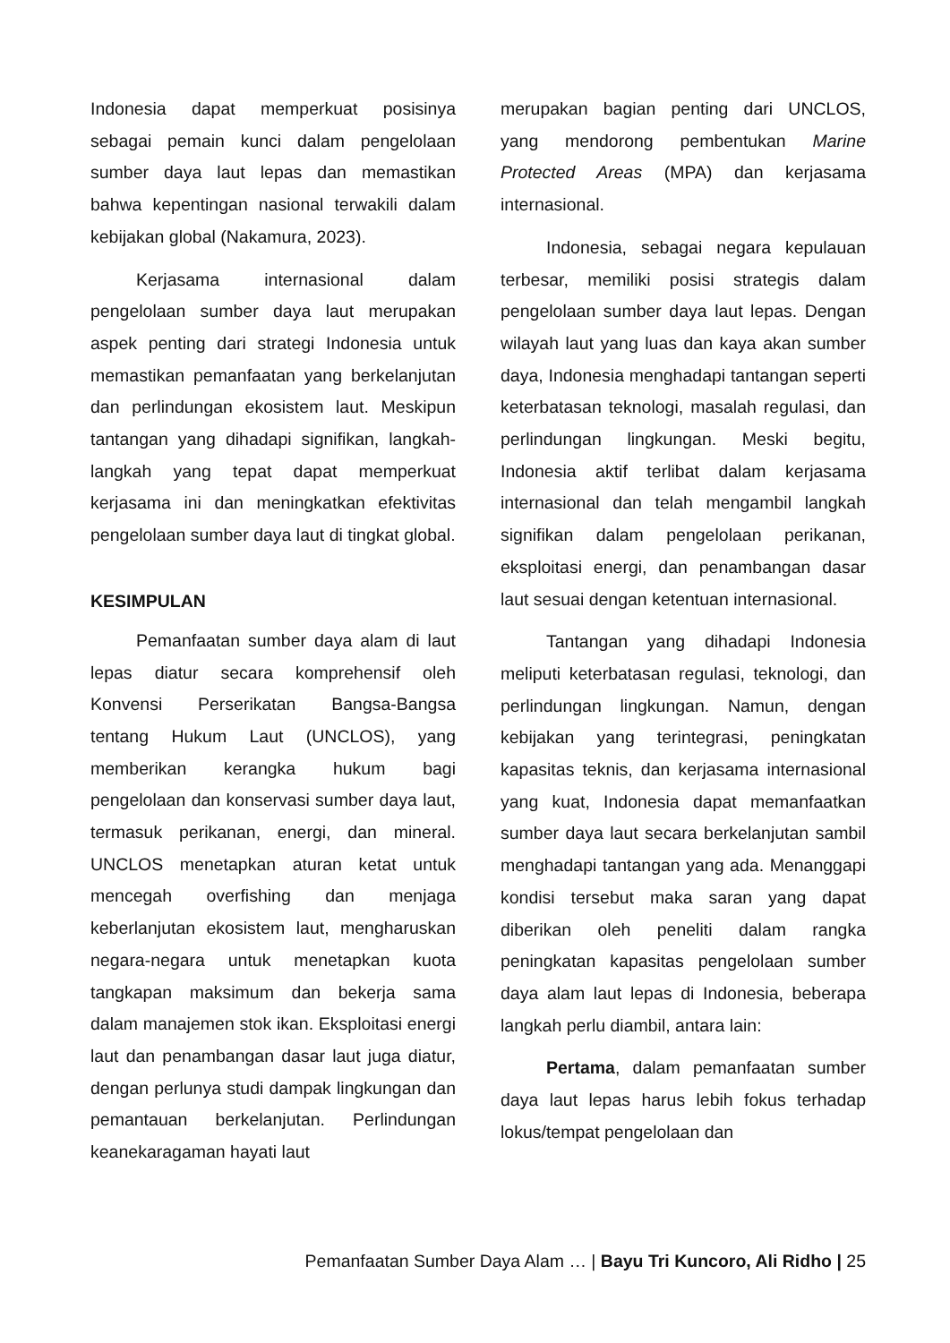Indonesia dapat memperkuat posisinya sebagai pemain kunci dalam pengelolaan sumber daya laut lepas dan memastikan bahwa kepentingan nasional terwakili dalam kebijakan global (Nakamura, 2023).
Kerjasama internasional dalam pengelolaan sumber daya laut merupakan aspek penting dari strategi Indonesia untuk memastikan pemanfaatan yang berkelanjutan dan perlindungan ekosistem laut. Meskipun tantangan yang dihadapi signifikan, langkah-langkah yang tepat dapat memperkuat kerjasama ini dan meningkatkan efektivitas pengelolaan sumber daya laut di tingkat global.
KESIMPULAN
Pemanfaatan sumber daya alam di laut lepas diatur secara komprehensif oleh Konvensi Perserikatan Bangsa-Bangsa tentang Hukum Laut (UNCLOS), yang memberikan kerangka hukum bagi pengelolaan dan konservasi sumber daya laut, termasuk perikanan, energi, dan mineral. UNCLOS menetapkan aturan ketat untuk mencegah overfishing dan menjaga keberlanjutan ekosistem laut, mengharuskan negara-negara untuk menetapkan kuota tangkapan maksimum dan bekerja sama dalam manajemen stok ikan. Eksploitasi energi laut dan penambangan dasar laut juga diatur, dengan perlunya studi dampak lingkungan dan pemantauan berkelanjutan. Perlindungan keanekaragaman hayati laut
merupakan bagian penting dari UNCLOS, yang mendorong pembentukan Marine Protected Areas (MPA) dan kerjasama internasional.
Indonesia, sebagai negara kepulauan terbesar, memiliki posisi strategis dalam pengelolaan sumber daya laut lepas. Dengan wilayah laut yang luas dan kaya akan sumber daya, Indonesia menghadapi tantangan seperti keterbatasan teknologi, masalah regulasi, dan perlindungan lingkungan. Meski begitu, Indonesia aktif terlibat dalam kerjasama internasional dan telah mengambil langkah signifikan dalam pengelolaan perikanan, eksploitasi energi, dan penambangan dasar laut sesuai dengan ketentuan internasional.
Tantangan yang dihadapi Indonesia meliputi keterbatasan regulasi, teknologi, dan perlindungan lingkungan. Namun, dengan kebijakan yang terintegrasi, peningkatan kapasitas teknis, dan kerjasama internasional yang kuat, Indonesia dapat memanfaatkan sumber daya laut secara berkelanjutan sambil menghadapi tantangan yang ada. Menanggapi kondisi tersebut maka saran yang dapat diberikan oleh peneliti dalam rangka peningkatan kapasitas pengelolaan sumber daya alam laut lepas di Indonesia, beberapa langkah perlu diambil, antara lain:
Pertama, dalam pemanfaatan sumber daya laut lepas harus lebih fokus terhadap lokus/tempat pengelolaan dan
Pemanfaatan Sumber Daya Alam … | Bayu Tri Kuncoro, Ali Ridho | 25